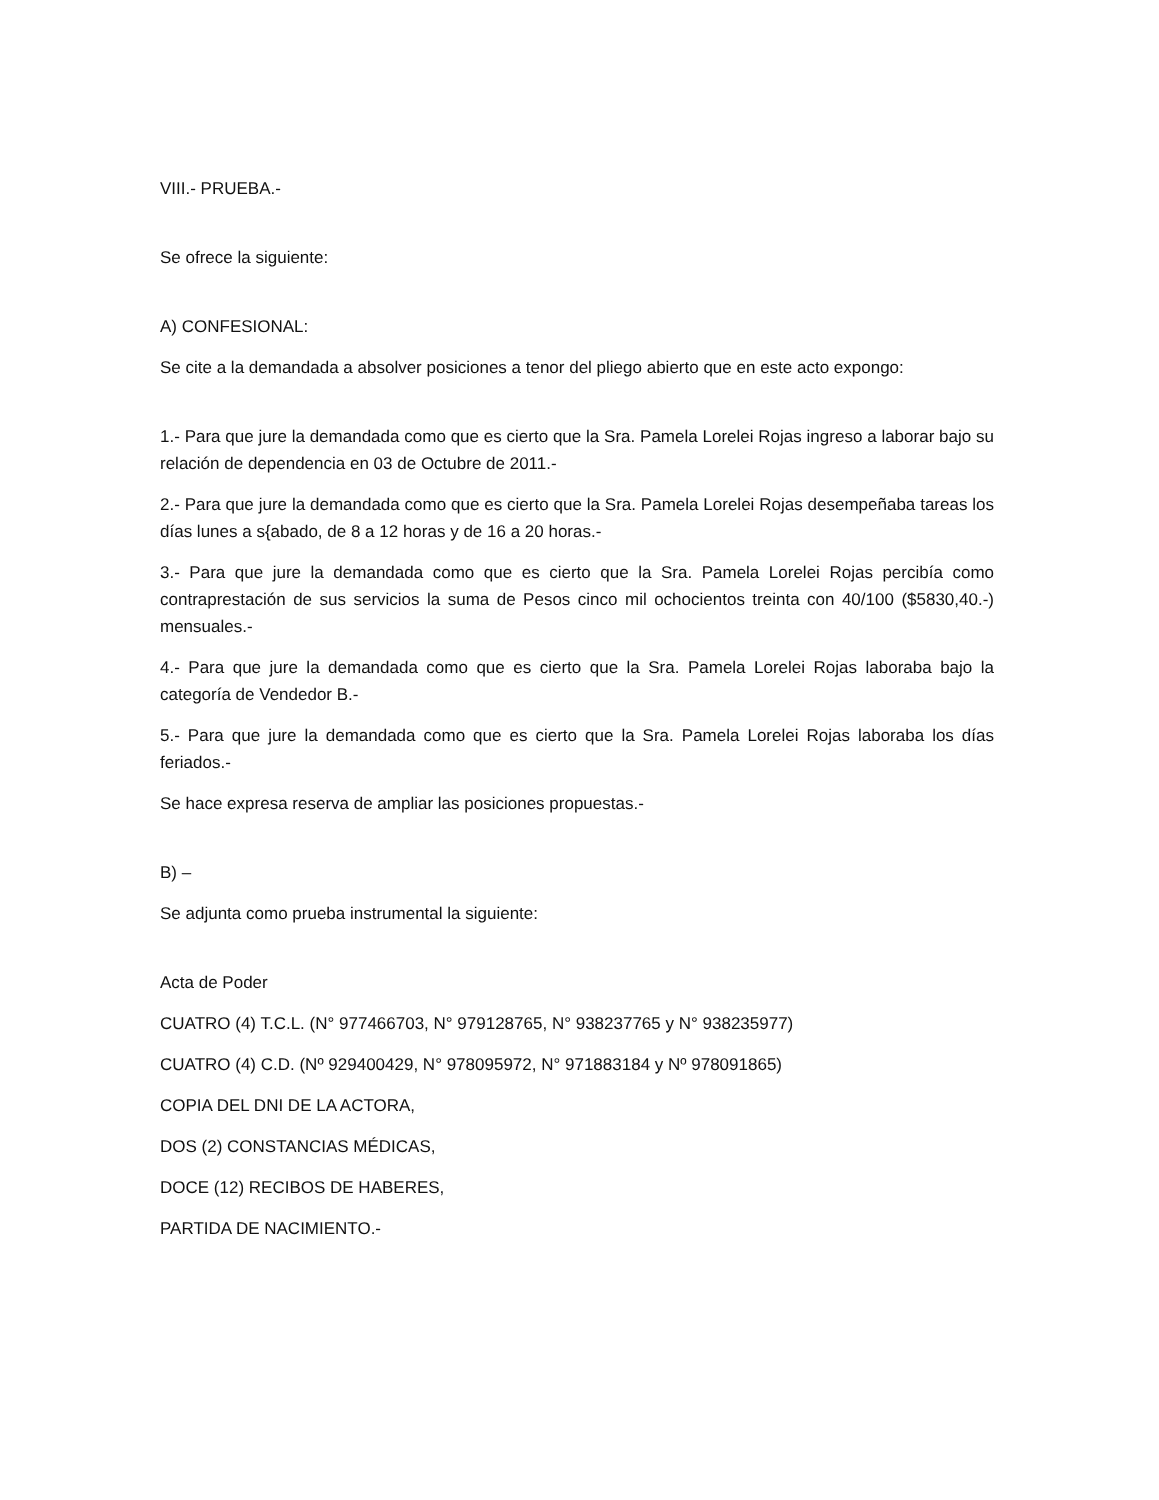VIII.- PRUEBA.-
Se ofrece la siguiente:
A) CONFESIONAL:
Se cite a la demandada a absolver posiciones a tenor del pliego abierto que en este acto expongo:
1.- Para que jure la demandada como que es cierto que la Sra. Pamela Lorelei Rojas ingreso a laborar bajo su relación de dependencia en 03 de Octubre de 2011.-
2.- Para que jure la demandada como que es cierto que la Sra. Pamela Lorelei Rojas desempeñaba tareas los días lunes a s{abado, de 8 a 12 horas y de 16 a 20 horas.-
3.- Para que jure la demandada como que es cierto que la Sra. Pamela Lorelei Rojas percibía como contraprestación de sus servicios la suma de Pesos cinco mil ochocientos treinta con 40/100 ($5830,40.-) mensuales.-
4.- Para que jure la demandada como que es cierto que la Sra. Pamela Lorelei Rojas laboraba bajo la categoría de Vendedor B.-
5.- Para que jure la demandada como que es cierto que la Sra. Pamela Lorelei Rojas laboraba los días feriados.-
Se hace expresa reserva de ampliar las posiciones propuestas.-
B) –
Se adjunta como prueba instrumental la siguiente:
Acta de Poder
CUATRO (4) T.C.L. (N° 977466703, N° 979128765, N° 938237765 y N° 938235977)
CUATRO (4) C.D. (Nº 929400429, N° 978095972, N° 971883184 y Nº 978091865)
COPIA DEL DNI DE LA ACTORA,
DOS (2) CONSTANCIAS MÉDICAS,
DOCE (12) RECIBOS DE HABERES,
PARTIDA DE NACIMIENTO.-